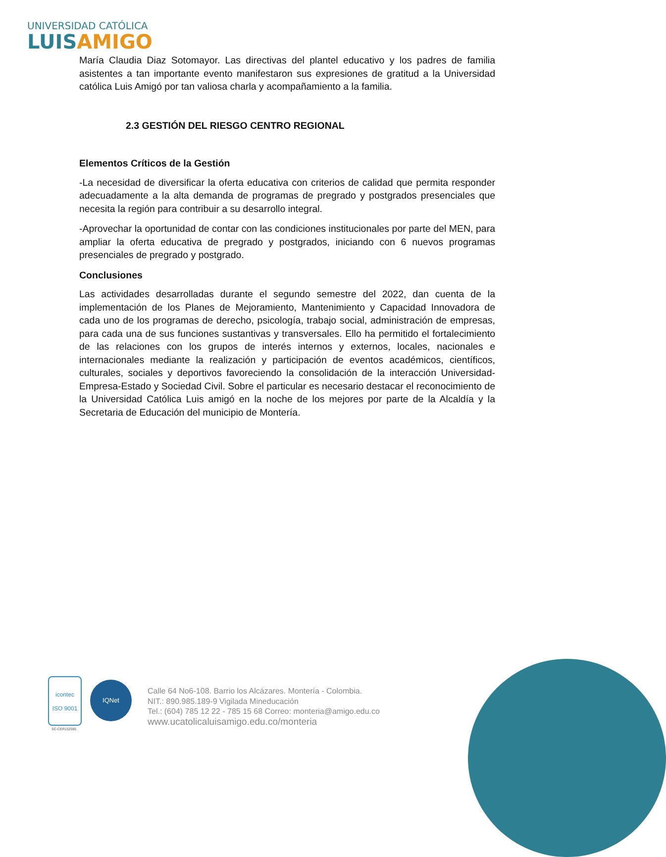UNIVERSIDAD CATÓLICA
LUIS AMIGO
María Claudia Diaz Sotomayor. Las directivas del plantel educativo y los padres de familia asistentes a tan importante evento manifestaron sus expresiones de gratitud a la Universidad católica Luis Amigó por tan valiosa charla y acompañamiento a la familia.
2.3 GESTIÓN DEL RIESGO CENTRO REGIONAL
Elementos Críticos de la Gestión
-La necesidad de diversificar la oferta educativa con criterios de calidad que permita responder adecuadamente a la alta demanda de programas de pregrado y postgrados presenciales que necesita la región para contribuir a su desarrollo integral.
-Aprovechar la oportunidad de contar con las condiciones institucionales por parte del MEN, para ampliar la oferta educativa de pregrado y postgrados, iniciando con 6 nuevos programas presenciales de pregrado y postgrado.
Conclusiones
Las actividades desarrolladas durante el segundo semestre del 2022, dan cuenta de la implementación de los Planes de Mejoramiento, Mantenimiento y Capacidad Innovadora de cada uno de los programas de derecho, psicología, trabajo social, administración de empresas, para cada una de sus funciones sustantivas y transversales. Ello ha permitido el fortalecimiento de las relaciones con los grupos de interés internos y externos, locales, nacionales e internacionales mediante la realización y participación de eventos académicos, científicos, culturales, sociales y deportivos favoreciendo la consolidación de la interacción Universidad-Empresa-Estado y Sociedad Civil. Sobre el particular es necesario destacar el reconocimiento de la Universidad Católica Luis amigó en la noche de los mejores por parte de la Alcaldía y la Secretaria de Educación del municipio de Montería.
icontec
ISO 9001
SC-CER152085
IQNet
Calle 64 No6-108. Barrio los Alcázares. Montería - Colombia.
NIT.: 890.985.189-9 Vigilada Mineducación
Tel.: (604) 785 12 22 - 785 15 68 Correo: monteria@amigo.edu.co
www.ucatolicaluisamigo.edu.co/monteria